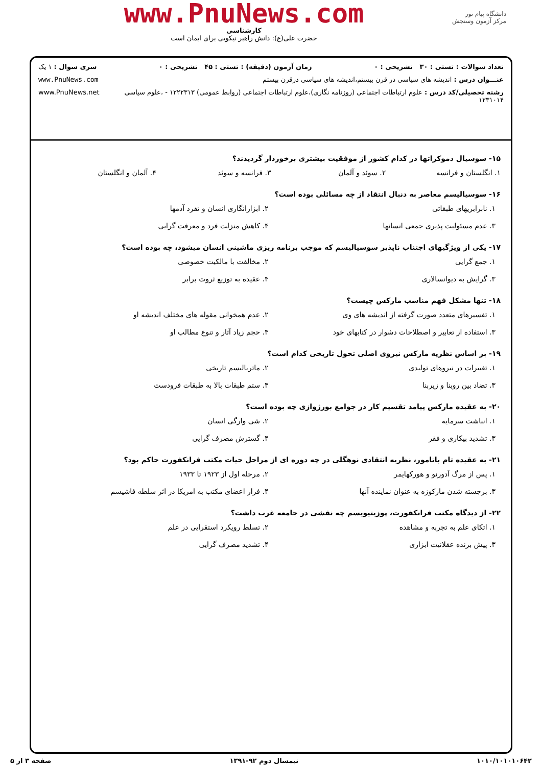دانشگاه پیام نور
مرکز آزمون وسنجش
www.PnuNews.com
کارشناسی
حضرت علی(ع): دانش راهبر نیکویی برای ایمان است
تعداد سوالات : تستی : ۳۰ تشریحی : ۰ زمان آزمون (دقیقه) : تستی : ۴۵ تشریحی : ۰ سری سوال : ۱ یک
عنـــوان درس : اندیشه های سیاسی در قرن بیستم،اندیشه های سیاسی درقرن بیستم www.PnuNews.com
رشته تحصیلی/کد درس : علوم ارتباطات اجتماعی (روزنامه نگاری)،علوم ارتباطات اجتماعی (روابط عمومی) ۱۲۲۲۳۱۳ - ،علوم سیاسی ۱۲۳۱۰۱۴ www.PnuNews.net
۱۵- سوسیال دموکراتها در کدام کشور از موفقیت بیشتری برخوردار گردیدند؟
۱. انگلستان و فرانسه ۲. سوئد و آلمان ۳. فرانسه و سوئد ۴. آلمان و انگلستان
۱۶- سوسیالیسم معاصر به دنبال انتقاد از چه مسائلی بوده است؟
۱. نابرابریهای طبقاتی ۲. ابزارانگاری انسان و تفرد آدمها ۳. عدم مسئولیت پذیری جمعی انسانها ۴. کاهش منزلت فرد و معرفت گرایی
۱۷- یکی از ویژگیهای اجتناب ناپذیر سوسیالیسم که موجب برنامه ریزی ماشینی انسان میشود، چه بوده است؟
۱. جمع گرایی ۲. مخالفت با مالکیت خصوصی ۳. گرایش به دیوانسالاری ۴. عقیده به توزیع ثروت برابر
۱۸- تنها مشکل فهم مناسب مارکس چیست؟
۱. تفسیرهای متعدد صورت گرفته از اندیشه های وی ۲. عدم همخوانی مقوله های مختلف اندیشه او ۳. استفاده از تعابیر و اصطلاحات دشوار در کتابهای خود ۴. حجم زیاد آثار و تنوع مطالب او
۱۹- بر اساس نظریه مارکس نیروی اصلی تحول تاریخی کدام است؟
۱. تغییرات در نیروهای تولیدی ۲. ماتریالیسم تاریخی ۳. تضاد بین روبنا و زیربنا ۴. ستم طبقات بالا به طبقات فرودست
۲۰- به عقیده مارکس پیامد تقسیم کار در جوامع بورژوازی چه بوده است؟
۱. انباشت سرمایه ۲. شی وارگی انسان ۳. تشدید بیکاری و فقر ۴. گسترش مصرف گرایی
۲۱- به عقیده تام باتامور، نظریه انتقادی نوهگلی در چه دوره ای از مراحل حیات مکتب فرانکفورت حاکم بود؟
۱. پس از مرگ آدورنو و هورکهایمر ۲. مرحله اول از ۱۹۲۳ تا ۱۹۳۳ ۳. برجسته شدن مارکوزه به عنوان نماینده آنها ۴. فرار اعضای مکتب به امریکا در اثر سلطه فاشیسم
۲۲- از دیدگاه مکتب فرانکفورت، پوزیتیویسم چه نقشی در جامعه غرب داشت؟
۱. اتکای علم به تجربه و مشاهده ۲. تسلط رویکرد استقرایی در علم ۳. پیش برنده عقلانیت ابزاری ۴. تشدید مصرف گرایی
۱۰۱۰/۱۰۱۰۱۰۶۴۲ نیمسال دوم ۹۲-۱۳۹۱ صفحه ۳ از ۵